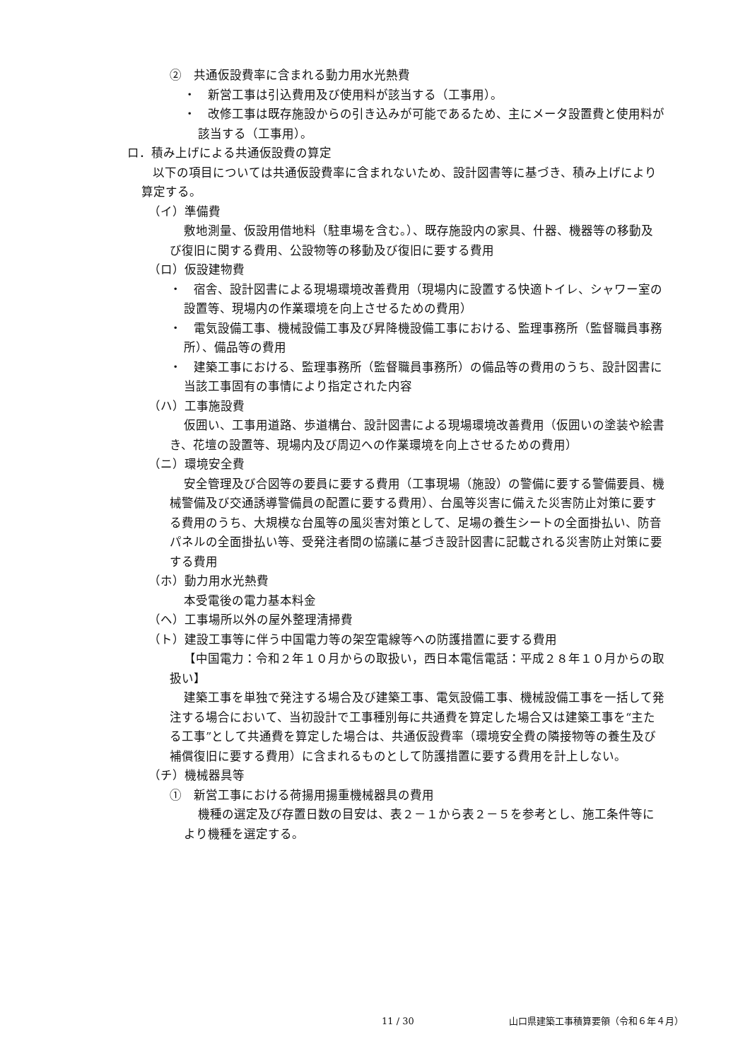②　共通仮設費率に含まれる動力用水光熱費
・　新営工事は引込費用及び使用料が該当する（工事用）。
・　改修工事は既存施設からの引き込みが可能であるため、主にメータ設置費と使用料が該当する（工事用）。
ロ．積み上げによる共通仮設費の算定
以下の項目については共通仮設費率に含まれないため、設計図書等に基づき、積み上げにより算定する。
（イ）準備費
敷地測量、仮設用借地料（駐車場を含む。）、既存施設内の家具、什器、機器等の移動及び復旧に関する費用、公設物等の移動及び復旧に要する費用
（ロ）仮設建物費
・　宿舎、設計図書による現場環境改善費用（現場内に設置する快適トイレ、シャワー室の設置等、現場内の作業環境を向上させるための費用）
・　電気設備工事、機械設備工事及び昇降機設備工事における、監理事務所（監督職員事務所）、備品等の費用
・　建築工事における、監理事務所（監督職員事務所）の備品等の費用のうち、設計図書に当該工事固有の事情により指定された内容
（ハ）工事施設費
仮囲い、工事用道路、歩道構台、設計図書による現場環境改善費用（仮囲いの塗装や絵書き、花壇の設置等、現場内及び周辺への作業環境を向上させるための費用）
（ニ）環境安全費
安全管理及び合図等の要員に要する費用（工事現場（施設）の警備に要する警備要員、機械警備及び交通誘導警備員の配置に要する費用）、台風等災害に備えた災害防止対策に要する費用のうち、大規模な台風等の風災害対策として、足場の養生シートの全面掛払い、防音パネルの全面掛払い等、受発注者間の協議に基づき設計図書に記載される災害防止対策に要する費用
（ホ）動力用水光熱費
本受電後の電力基本料金
（ヘ）工事場所以外の屋外整理清掃費
（ト）建設工事等に伴う中国電力等の架空電線等への防護措置に要する費用
【中国電力：令和２年１０月からの取扱い，西日本電信電話：平成２８年１０月からの取扱い】
建築工事を単独で発注する場合及び建築工事、電気設備工事、機械設備工事を一括して発注する場合において、当初設計で工事種別毎に共通費を算定した場合又は建築工事を“主たる工事”として共通費を算定した場合は、共通仮設費率（環境安全費の隣接物等の養生及び補償復旧に要する費用）に含まれるものとして防護措置に要する費用を計上しない。
（チ）機械器具等
①　新営工事における荷揚用揚重機械器具の費用
機種の選定及び存置日数の目安は、表２－１から表２－５を参考とし、施工条件等により機種を選定する。
11 / 30 山口県建築工事積算要領（令和６年４月）